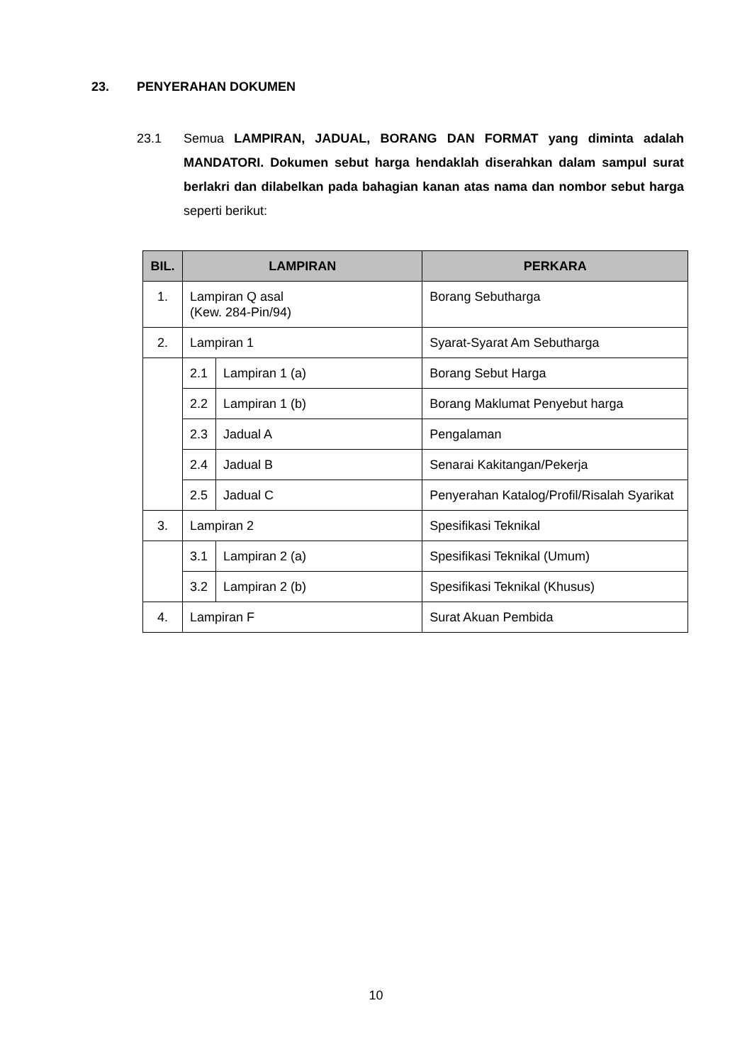23. PENYERAHAN DOKUMEN
23.1 Semua LAMPIRAN, JADUAL, BORANG DAN FORMAT yang diminta adalah MANDATORI. Dokumen sebut harga hendaklah diserahkan dalam sampul surat berlakri dan dilabelkan pada bahagian kanan atas nama dan nombor sebut harga seperti berikut:
| BIL. | LAMPIRAN | | PERKARA |
| --- | --- | --- | --- |
| 1. | Lampiran Q asal (Kew. 284-Pin/94) | | Borang Sebutharga |
| 2. | Lampiran 1 | | Syarat-Syarat Am Sebutharga |
| | 2.1 | Lampiran 1 (a) | Borang Sebut Harga |
| | 2.2 | Lampiran 1 (b) | Borang Maklumat Penyebut harga |
| | 2.3 | Jadual A | Pengalaman |
| | 2.4 | Jadual B | Senarai Kakitangan/Pekerja |
| | 2.5 | Jadual C | Penyerahan Katalog/Profil/Risalah Syarikat |
| 3. | Lampiran 2 | | Spesifikasi Teknikal |
| | 3.1 | Lampiran 2 (a) | Spesifikasi Teknikal (Umum) |
| | 3.2 | Lampiran 2 (b) | Spesifikasi Teknikal (Khusus) |
| 4. | Lampiran F | | Surat Akuan Pembida |
10